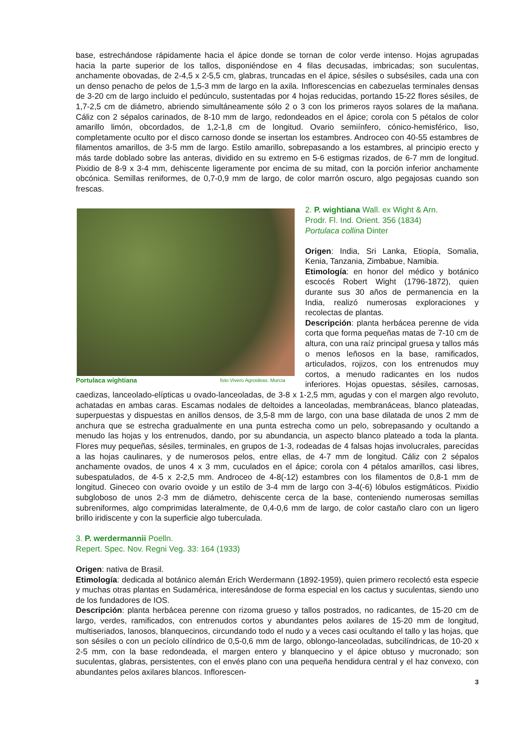base, estrechándose rápidamente hacia el ápice donde se tornan de color verde intenso. Hojas agrupadas hacia la parte superior de los tallos, disponiéndose en 4 filas decusadas, imbricadas; son suculentas, anchamente obovadas, de 2-4,5 x 2-5,5 cm, glabras, truncadas en el ápice, sésiles o subsésiles, cada una con un denso penacho de pelos de 1,5-3 mm de largo en la axila. Inflorescencias en cabezuelas terminales densas de 3-20 cm de largo incluido el pedúnculo, sustentadas por 4 hojas reducidas, portando 15-22 flores sésiles, de 1,7-2,5 cm de diámetro, abriendo simultáneamente sólo 2 o 3 con los primeros rayos solares de la mañana. Cáliz con 2 sépalos carinados, de 8-10 mm de largo, redondeados en el ápice; corola con 5 pétalos de color amarillo limón, obcordados, de 1,2-1,8 cm de longitud. Ovario semiínfero, cónico-hemisférico, liso, completamente oculto por el disco carnoso donde se insertan los estambres. Androceo con 40-55 estambres de filamentos amarillos, de 3-5 mm de largo. Estilo amarillo, sobrepasando a los estambres, al principio erecto y más tarde doblado sobre las anteras, dividido en su extremo en 5-6 estigmas rizados, de 6-7 mm de longitud. Pixidio de 8-9 x 3-4 mm, dehiscente ligeramente por encima de su mitad, con la porción inferior anchamente obcónica. Semillas reniformes, de 0,7-0,9 mm de largo, de color marrón oscuro, algo pegajosas cuando son frescas.
Portulaca wightiana foto Vivero Agroideas. Murcia
2. P. wightiana Wall. ex Wight & Arn.
Prodr. Fl. Ind. Orient. 356 (1834)
Portulaca collina Dinter
Origen: India, Sri Lanka, Etiopía, Somalia, Kenia, Tanzania, Zimbabue, Namibia.
Etimología: en honor del médico y botánico escocés Robert Wight (1796-1872), quien durante sus 30 años de permanencia en la India, realizó numerosas exploraciones y recolectas de plantas.
Descripción: planta herbácea perenne de vida corta que forma pequeñas matas de 7-10 cm de altura, con una raíz principal gruesa y tallos más o menos leñosos en la base, ramificados, articulados, rojizos, con los entrenudos muy cortos, a menudo radicantes en los nudos inferiores. Hojas opuestas, sésiles, carnosas, caedizas, lanceolado-elípticas u ovado-lanceoladas, de 3-8 x 1-2,5 mm, agudas y con el margen algo revoluto, achatadas en ambas caras. Escamas nodales de deltoides a lanceoladas, membranáceas, blanco plateadas, superpuestas y dispuestas en anillos densos, de 3,5-8 mm de largo, con una base dilatada de unos 2 mm de anchura que se estrecha gradualmente en una punta estrecha como un pelo, sobrepasando y ocultando a menudo las hojas y los entrenudos, dando, por su abundancia, un aspecto blanco plateado a toda la planta. Flores muy pequeñas, sésiles, terminales, en grupos de 1-3, rodeadas de 4 falsas hojas involucrales, parecidas a las hojas caulinares, y de numerosos pelos, entre ellas, de 4-7 mm de longitud. Cáliz con 2 sépalos anchamente ovados, de unos 4 x 3 mm, cuculados en el ápice; corola con 4 pétalos amarillos, casi libres, subespatulados, de 4-5 x 2-2,5 mm. Androceo de 4-8(-12) estambres con los filamentos de 0,8-1 mm de longitud. Gineceo con ovario ovoide y un estilo de 3-4 mm de largo con 3-4(-6) lóbulos estigmáticos. Pixidio subgloboso de unos 2-3 mm de diámetro, dehiscente cerca de la base, conteniendo numerosas semillas subreniformes, algo comprimidas lateralmente, de 0,4-0,6 mm de largo, de color castaño claro con un ligero brillo iridiscente y con la superficie algo tuberculada.
3. P. werdermannii Poelln.
Repert. Spec. Nov. Regni Veg. 33: 164 (1933)
Origen: nativa de Brasil.
Etimología: dedicada al botánico alemán Erich Werdermann (1892-1959), quien primero recolectó esta especie y muchas otras plantas en Sudamérica, interesándose de forma especial en los cactus y suculentas, siendo uno de los fundadores de IOS.
Descripción: planta herbácea perenne con rizoma grueso y tallos postrados, no radicantes, de 15-20 cm de largo, verdes, ramificados, con entrenudos cortos y abundantes pelos axilares de 15-20 mm de longitud, multiseriados, lanosos, blanquecinos, circundando todo el nudo y a veces casi ocultando el tallo y las hojas, que son sésiles o con un pecíolo cilíndrico de 0,5-0,6 mm de largo, oblongo-lanceoladas, subcilíndricas, de 10-20 x 2-5 mm, con la base redondeada, el margen entero y blanquecino y el ápice obtuso y mucronado; son suculentas, glabras, persistentes, con el envés plano con una pequeña hendidura central y el haz convexo, con abundantes pelos axilares blancos. Inflorescen-
3